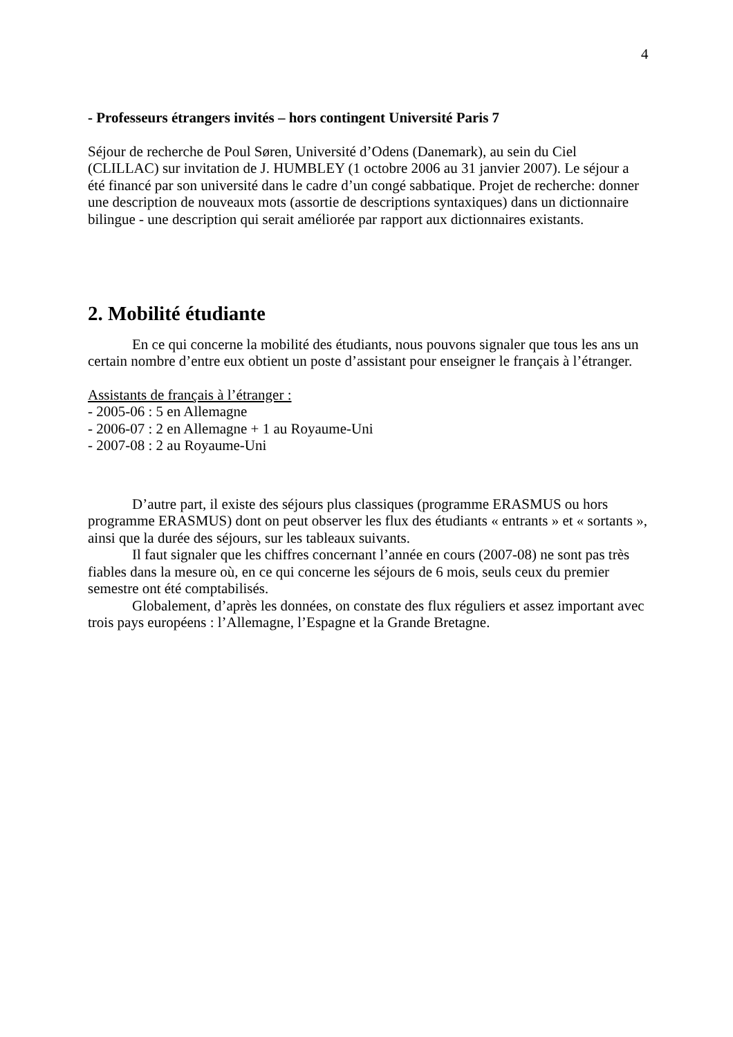4
- Professeurs étrangers invités – hors contingent Université Paris 7
Séjour de recherche de Poul Søren, Université d’Odens (Danemark), au sein du Ciel (CLILLAC) sur invitation de J. HUMBLEY (1 octobre 2006 au 31 janvier 2007). Le séjour a été financé par son université dans le cadre d’un congé sabbatique. Projet de recherche: donner une description de nouveaux mots (assortie de descriptions syntaxiques) dans un dictionnaire bilingue - une description qui serait améliorée par rapport aux dictionnaires existants.
2. Mobilité étudiante
En ce qui concerne la mobilité des étudiants, nous pouvons signaler que tous les ans un certain nombre d’entre eux obtient un poste d’assistant pour enseigner le français à l’étranger.
Assistants de français à l’étranger :
- 2005-06 : 5 en Allemagne
- 2006-07 : 2 en Allemagne + 1 au Royaume-Uni
- 2007-08 : 2 au Royaume-Uni
D’autre part, il existe des séjours plus classiques (programme ERASMUS ou hors programme ERASMUS) dont on peut observer les flux des étudiants « entrants » et « sortants », ainsi que la durée des séjours, sur les tableaux suivants.
Il faut signaler que les chiffres concernant l’année en cours (2007-08) ne sont pas très fiables dans la mesure où, en ce qui concerne les séjours de 6 mois, seuls ceux du premier semestre ont été comptabilisés.
Globalement, d’après les données, on constate des flux réguliers et assez important avec trois pays européens : l’Allemagne, l’Espagne et la Grande Bretagne.